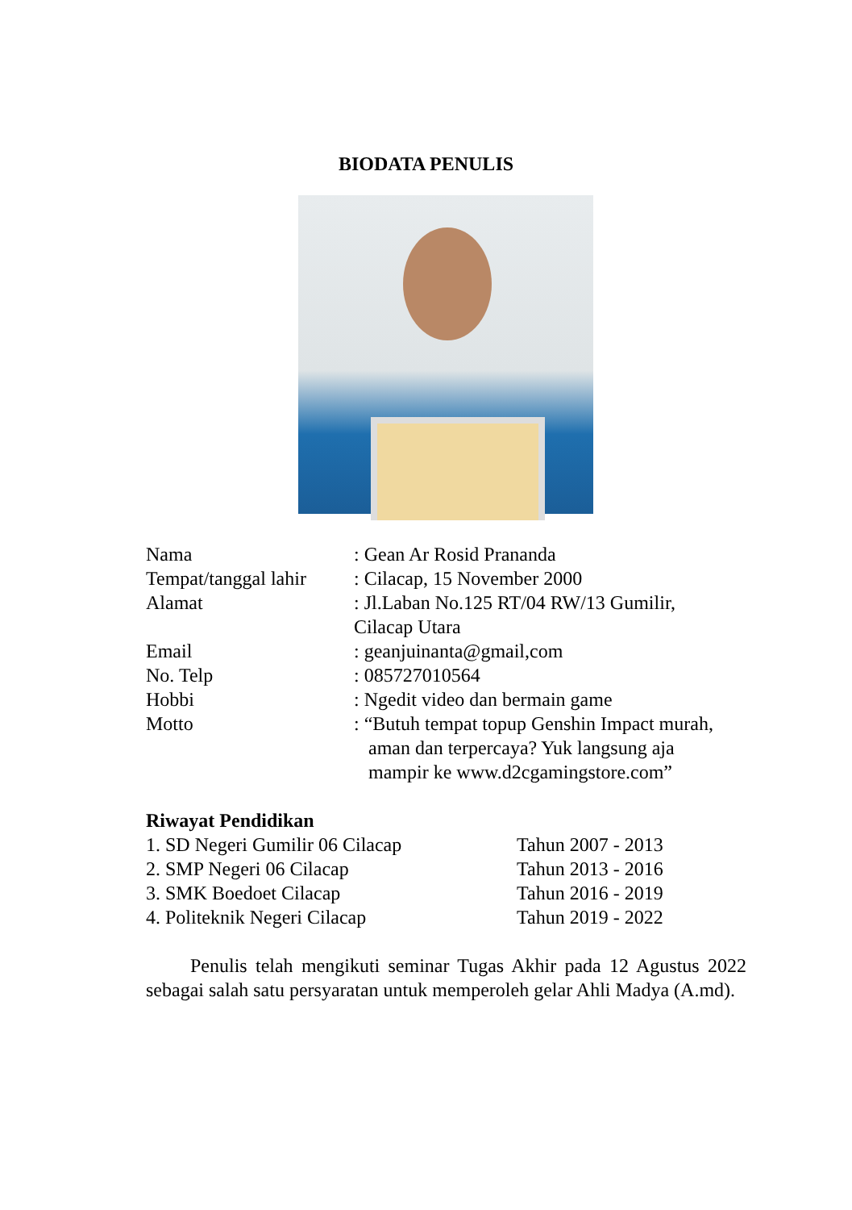BIODATA PENULIS
Nama : Gean Ar Rosid Prananda
Tempat/tanggal lahir
: Cilacap, 15 November 2000
Alamat : Jl.Laban No.125 RT/04 RW/13 Gumilir,
Cilacap Utara
Email : geanjuinanta@gmail,com
No. Telp : 085727010564
Hobbi : Ngedit video dan bermain game
Motto : “Butuh tempat topup Genshin Impact murah,
aman dan terpercaya? Yuk langsung aja
mampir ke www.d2cgamingstore.com”
Riwayat Pendidikan
1. SD Negeri Gumilir 06 Cilacap Tahun 2007 - 2013
2. SMP Negeri 06 Cilacap Tahun 2013 - 2016
3. SMK Boedoet Cilacap Tahun 2016 - 2019
4. Politeknik Negeri Cilacap Tahun 2019 - 2022
Penulis telah mengikuti seminar Tugas Akhir pada 12 Agustus 2022 sebagai salah satu persyaratan untuk memperoleh gelar Ahli Madya (A.md).